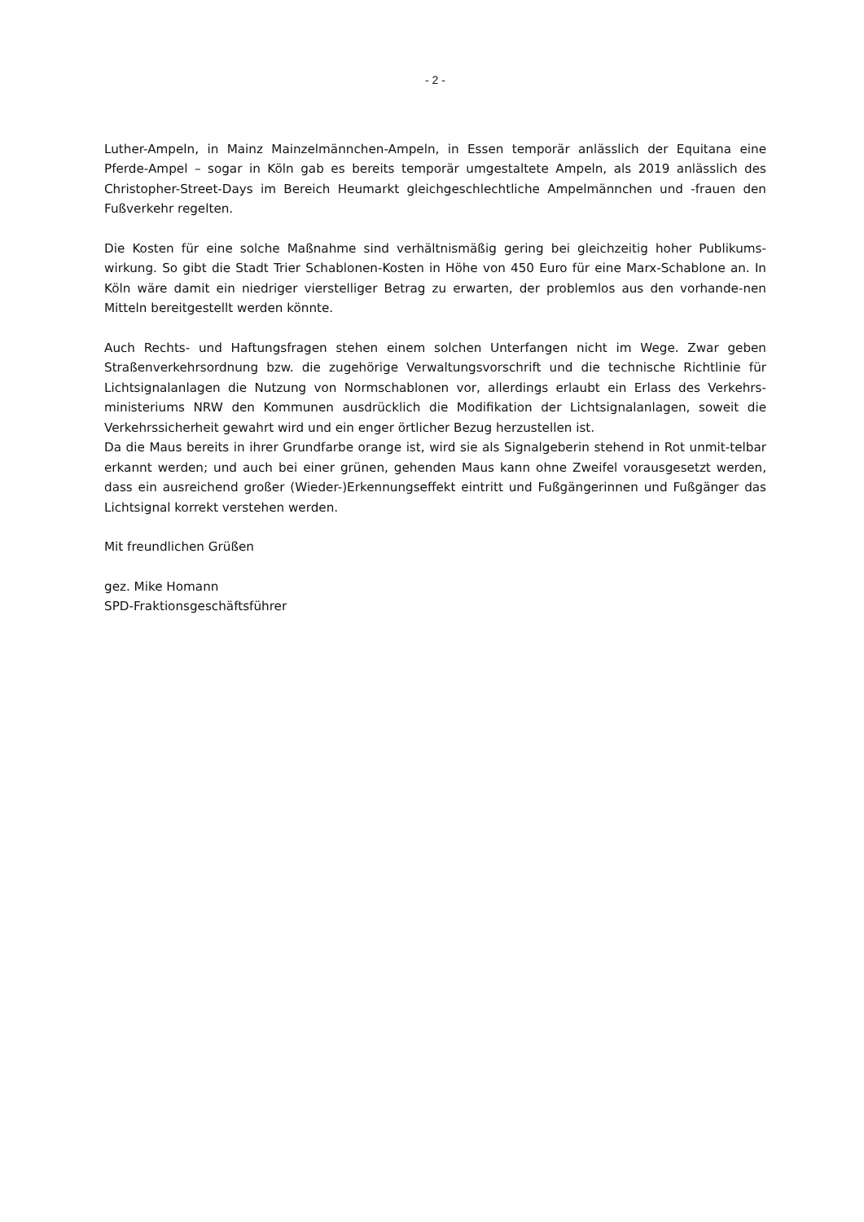- 2 -
Luther-Ampeln, in Mainz Mainzelmännchen-Ampeln, in Essen temporär anlässlich der Equitana eine Pferde-Ampel – sogar in Köln gab es bereits temporär umgestaltete Ampeln, als 2019 anlässlich des Christopher-Street-Days im Bereich Heumarkt gleichgeschlechtliche Ampelmännchen und -frauen den Fußverkehr regelten.
Die Kosten für eine solche Maßnahme sind verhältnismäßig gering bei gleichzeitig hoher Publikums-wirkung. So gibt die Stadt Trier Schablonen-Kosten in Höhe von 450 Euro für eine Marx-Schablone an. In Köln wäre damit ein niedriger vierstelliger Betrag zu erwarten, der problemlos aus den vorhande-nen Mitteln bereitgestellt werden könnte.
Auch Rechts- und Haftungsfragen stehen einem solchen Unterfangen nicht im Wege. Zwar geben Straßenverkehrsordnung bzw. die zugehörige Verwaltungsvorschrift und die technische Richtlinie für Lichtsignalanlagen die Nutzung von Normschablonen vor, allerdings erlaubt ein Erlass des Verkehrs-ministeriums NRW den Kommunen ausdrücklich die Modifikation der Lichtsignalanlagen, soweit die Verkehrssicherheit gewahrt wird und ein enger örtlicher Bezug herzustellen ist.
Da die Maus bereits in ihrer Grundfarbe orange ist, wird sie als Signalgeberin stehend in Rot unmit-telbar erkannt werden; und auch bei einer grünen, gehenden Maus kann ohne Zweifel vorausgesetzt werden, dass ein ausreichend großer (Wieder-)Erkennungseffekt eintritt und Fußgängerinnen und Fußgänger das Lichtsignal korrekt verstehen werden.
Mit freundlichen Grüßen
gez. Mike Homann
SPD-Fraktionsgeschäftsführer